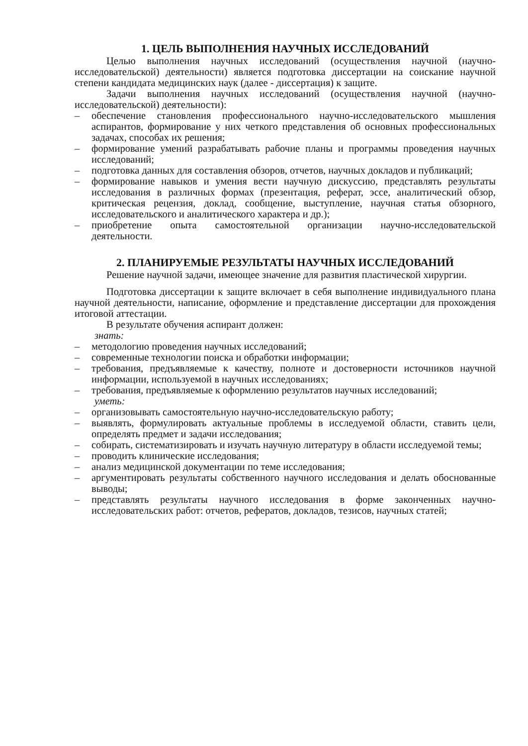1. ЦЕЛЬ ВЫПОЛНЕНИЯ НАУЧНЫХ ИССЛЕДОВАНИЙ
Целью выполнения научных исследований (осуществления научной (научно-исследовательской) деятельности) является подготовка диссертации на соискание научной степени кандидата медицинских наук (далее - диссертация) к защите.
Задачи выполнения научных исследований (осуществления научной (научно-исследовательской) деятельности):
– обеспечение становления профессионального научно-исследовательского мышления аспирантов, формирование у них четкого представления об основных профессиональных задачах, способах их решения;
– формирование умений разрабатывать рабочие планы и программы проведения научных исследований;
– подготовка данных для составления обзоров, отчетов, научных докладов и публикаций;
– формирование навыков и умения вести научную дискуссию, представлять результаты исследования в различных формах (презентация, реферат, эссе, аналитический обзор, критическая рецензия, доклад, сообщение, выступление, научная статья обзорного, исследовательского и аналитического характера и др.);
– приобретение опыта самостоятельной организации научно-исследовательской деятельности.
2. ПЛАНИРУЕМЫЕ РЕЗУЛЬТАТЫ НАУЧНЫХ ИССЛЕДОВАНИЙ
Решение научной задачи, имеющее значение для развития пластической хирургии.
Подготовка диссертации к защите включает в себя выполнение индивидуального плана научной деятельности, написание, оформление и представление диссертации для прохождения итоговой аттестации.
В результате обучения аспирант должен:
знать:
– методологию проведения научных исследований;
– современные технологии поиска и обработки информации;
– требования, предъявляемые к качеству, полноте и достоверности источников научной информации, используемой в научных исследованиях;
– требования, предъявляемые к оформлению результатов научных исследований;
уметь:
– организовывать самостоятельную научно-исследовательскую работу;
– выявлять, формулировать актуальные проблемы в исследуемой области, ставить цели, определять предмет и задачи исследования;
– собирать, систематизировать и изучать научную литературу в области исследуемой темы;
– проводить клинические исследования;
– анализ медицинской документации по теме исследования;
– аргументировать результаты собственного научного исследования и делать обоснованные выводы;
– представлять результаты научного исследования в форме законченных научно-исследовательских работ: отчетов, рефератов, докладов, тезисов, научных статей;